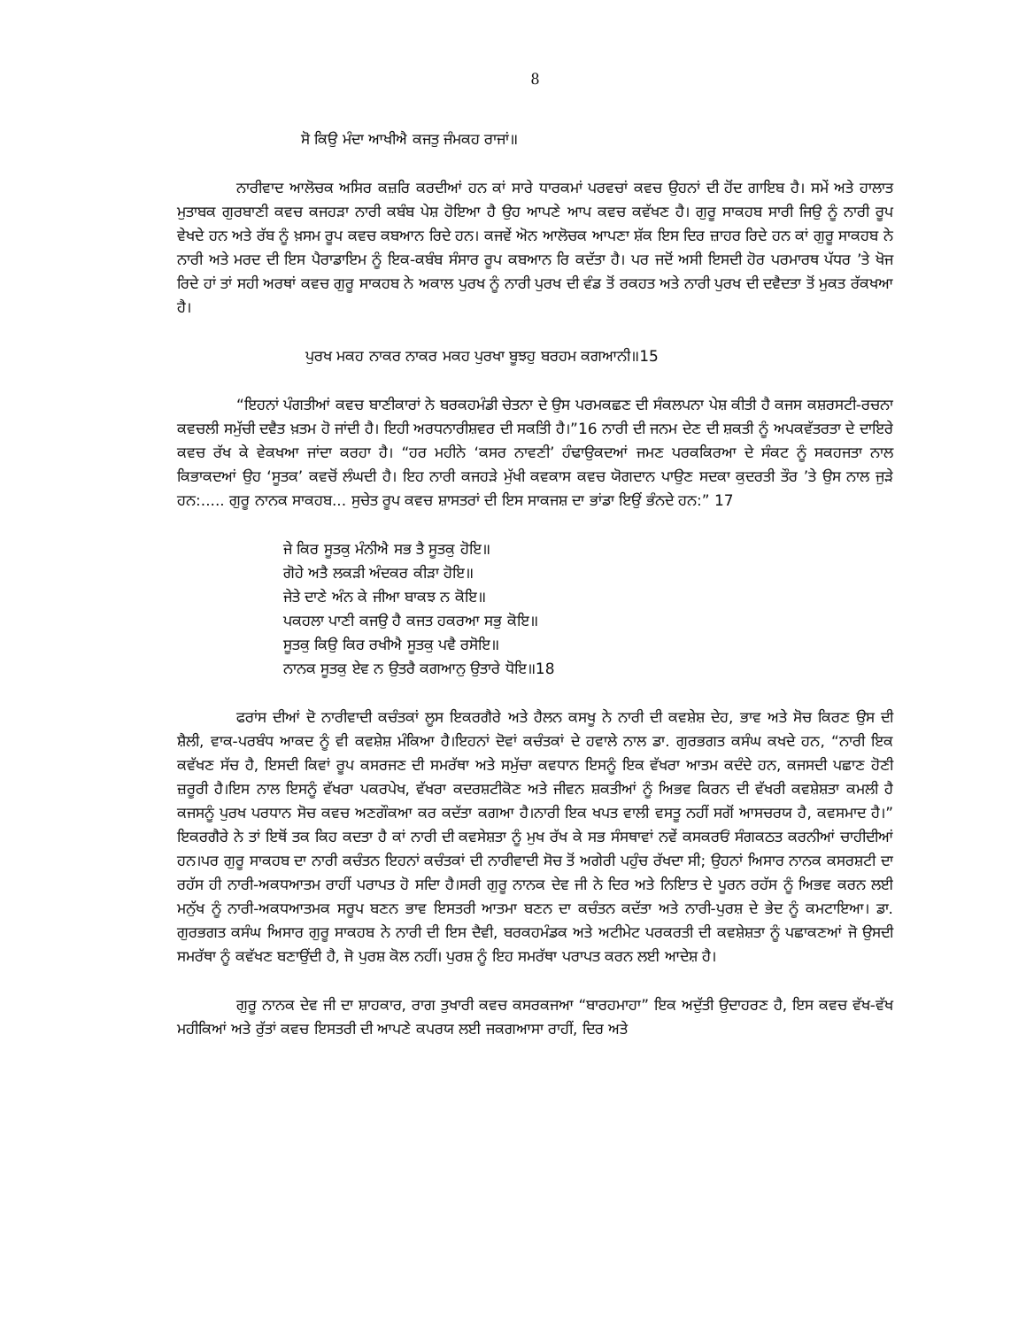8
ਸੋ ਕਿਉ ਮੰਦਾ ਆਖੀਐ ਕਜਤੁ ਜੰਮਕਹ ਰਾਜਾਂ॥
ਨਾਰੀਵਾਦ ਆਲੋਚਕ ਅਸਿਰ ਕਜ਼ਰਿ ਕਰਦੀਆਂ ਹਨ ਕਾਂ ਸਾਰੇ ਧਾਰਕਮਾਂ ਪਰਵਚਾਂ ਕਵਚ ਉਹਨਾਂ ਦੀ ਹੋਂਦ ਗਾਇਬ ਹੈ। ਸਮੇਂ ਅਤੇ ਹਾਲਾਤ ਮੁਤਾਬਕ ਗੁਰਬਾਣੀ ਕਵਚ ਕਜਹੜਾ ਨਾਰੀ ਕਬੰਬ ਪੇਸ਼ ਹੋਇਆ ਹੈ ਉਹ ਆਪਣੇ ਆਪ ਕਵਚ ਕਵੱਖਣ ਹੈ। ਗੁਰੂ ਸਾਕਹਬ ਸਾਰੀ ਜਿਉ ਨੂੰ ਨਾਰੀ ਰੂਪ ਵੇਖਦੇ ਹਨ ਅਤੇ ਰੱਬ ਨੂੰ ਖ਼ਸਮ ਰੂਪ ਕਵਚ ਕਬਆਨ ਰਿਦੇ ਹਨ। ਕਜਵੇਂ ਅੋਨ ਆਲੋਚਕ ਆਪਣਾ ਸ਼ੱਕ ਇਸ ਦਿਰ ਜ਼ਾਹਰ ਰਿਦੇ ਹਨ ਕਾਂ ਗੁਰੂ ਸਾਕਹਬ ਨੇ ਨਾਰੀ ਅਤੇ ਮਰਦ ਦੀ ਇਸ ਪੈਰਾਡਾਇਮ ਨੂੰ ਇਕ-ਕਬੰਬ ਸੰਸਾਰ ਰੂਪ ਕਬਆਨ ਰਿ ਕਦੱਤਾ ਹੈ। ਪਰ ਜਦੋਂ ਅਸੀ ਇਸਦੀ ਹੋਰ ਪਰਮਾਰਥ ਪੱਧਰ ’ਤੇ ਖੋਜ ਰਿਦੇ ਹਾਂ ਤਾਂ ਸਹੀ ਅਰਥਾਂ ਕਵਚ ਗੁਰੂ ਸਾਕਹਬ ਨੇ ਅਕਾਲ ਪੁਰਖ ਨੂੰ ਨਾਰੀ ਪੁਰਖ ਦੀ ਵੰਡ ਤੋਂ ਰਕਹਤ ਅਤੇ ਨਾਰੀ ਪੁਰਖ ਦੀ ਦਵੈਦਤਾ ਤੋਂ ਮੁਕਤ ਰੱਕਖਆ ਹੈ।
ਪੁਰਖ ਮਕਹ ਨਾਕਰ ਨਾਕਰ ਮਕਹ ਪੁਰਖਾ ਬੂਝਹੁ ਬਰਹਮ ਕਗਆਨੀ॥15
“ਇਹਨਾਂ ਪੰਗਤੀਆਂ ਕਵਚ ਬਾਣੀਕਾਰਾਂ ਨੇ ਬਰਕਹਮੰਡੀ ਚੇਤਨਾ ਦੇ ਉਸ ਪਰਮਕਛਣ ਦੀ ਸੰਕਲਪਨਾ ਪੇਸ਼ ਕੀਤੀ ਹੈ ਕਜਸ ਕਸ਼ਰਸਟੀ-ਰਚਨਾ ਕਵਚਲੀ ਸਮੁੱਚੀ ਦਵੈਤ ਖ਼ਤਮ ਹੋ ਜਾਂਦੀ ਹੈ। ਇਹੀ ਅਰਧਨਾਰੀਸ਼ਵਰ ਦੀ ਸਕਤਿੀ ਹੈ।”16 ਨਾਰੀ ਦੀ ਜਨਮ ਦੇਣ ਦੀ ਸ਼ਕਤੀ ਨੂੰ ਅਪਕਵੱਤਰਤਾ ਦੇ ਦਾਇਰੇ ਕਵਚ ਰੱਖ ਕੇ ਵੇਕਖਆ ਜਾਂਦਾ ਕਰਹਾ ਹੈ। “ਹਰ ਮਹੀਨੇ ‘ਕਸਰ ਨਾਵਣੀ’ ਹੰਢਾਉਕਦਆਂ ਜਮਣ ਪਰਕਕਿਰਆ ਦੇ ਸੰਕਟ ਨੂੰ ਸਕਹਜਤਾ ਨਾਲ ਕਿਭਾਕਦਆਂ ਉਹ ‘ਸੂਤਕ’ ਕਵਚੋਂ ਲੰਘਦੀ ਹੈ। ਇਹ ਨਾਰੀ ਕਜਹੜੇ ਮੁੱਖੀ ਕਵਕਾਸ ਕਵਚ ਯੋਗਦਾਨ ਪਾਉਣ ਸਦਕਾ ਕੁਦਰਤੀ ਤੌਰ ’ਤੇ ਉਸ ਨਾਲ ਜੁੜੇ ਹਨ:..... ਗੁਰੂ ਨਾਨਕ ਸਾਕਹਬ... ਸੁਚੇਤ ਰੂਪ ਕਵਚ ਸ਼ਾਸਤਰਾਂ ਦੀ ਇਸ ਸਾਕਜਸ਼ ਦਾ ਭਾਂਡਾ ਇਉਂ ਭੰਨਦੇ ਹਨ:” 17
ਜੇ ਕਿਰ ਸੂਤਕੁ ਮੰਨੀਐ ਸਭ ਤੈ ਸੂਤਕੁ ਹੋਇ॥
ਗੋਹੇ ਅਤੈ ਲਕੜੀ ਅੰਦਕਰ ਕੀੜਾ ਹੋਇ॥
ਜੇਤੇ ਦਾਣੇ ਅੰਨ ਕੇ ਜੀਆ ਬਾਕਝ ਨ ਕੋਇ॥
ਪਕਹਲਾ ਪਾਣੀ ਕਜਉ ਹੈ ਕਜਤ ਹਕਰਆ ਸਭੁ ਕੋਇ॥
ਸੂਤਕੁ ਕਿਉ ਕਿਰ ਰਖੀਐ ਸੂਤਕੁ ਪਵੈ ਰਸੋਇ॥
ਨਾਨਕ ਸੂਤਕੁ ਏਵ ਨ ਉਤਰੈ ਕਗਆਨੁ ਉਤਾਰੇ ਧੋਇ॥18
ਫਰਾਂਸ ਦੀਆਂ ਦੋ ਨਾਰੀਵਾਦੀ ਕਚੰਤਕਾਂ ਲੂਸ ਇਕਰਗੈਰੇ ਅਤੇ ਹੈਲਨ ਕਸਖੂ ਨੇ ਨਾਰੀ ਦੀ ਕਵਸ਼ੇਸ਼ ਦੇਹ, ਭਾਵ ਅਤੇ ਸੋਚ ਕਿਰਣ ਉਸ ਦੀ ਸ਼ੈਲੀ, ਵਾਕ-ਪਰਬੰਧ ਆਕਦ ਨੂੰ ਵੀ ਕਵਸ਼ੇਸ਼ ਮੰਕਿਆ ਹੈ।ਇਹਨਾਂ ਦੋਵਾਂ ਕਚੰਤਕਾਂ ਦੇ ਹਵਾਲੇ ਨਾਲ ਡਾ. ਗੁਰਭਗਤ ਕਸੰਘ ਕਖਦੇ ਹਨ, “ਨਾਰੀ ਇਕ ਕਵੱਖਣ ਸੱਚ ਹੈ, ਇਸਦੀ ਕਿਵਾਂ ਰੂਪ ਕਸਰਜਣ ਦੀ ਸਮਰੱਥਾ ਅਤੇ ਸਮੁੱਚਾ ਕਵਧਾਨ ਇਸਨੂੰ ਇਕ ਵੱਖਰਾ ਆਤਮ ਕਦੰਦੇ ਹਨ, ਕਜਸਦੀ ਪਛਾਣ ਹੋਣੀ ਜ਼ਰੂਰੀ ਹੈ।ਇਸ ਨਾਲ ਇਸਨੂੰ ਵੱਖਰਾ ਪਕਰਪੇਖ, ਵੱਖਰਾ ਕਦਰਸ਼ਟੀਕੋਣ ਅਤੇ ਜੀਵਨ ਸ਼ਕਤੀਆਂ ਨੂੰ ਅਿਭਵ ਕਿਰਨ ਦੀ ਵੱਖਰੀ ਕਵਸ਼ੇਸ਼ਤਾ ਕਮਲੀ ਹੈ ਕਜਸਨੂੰ ਪੁਰਖ ਪਰਧਾਨ ਸੋਚ ਕਵਚ ਅਣਗੌਕਆ ਕਰ ਕਦੱਤਾ ਕਗਆ ਹੈ।ਨਾਰੀ ਇਕ ਖਪਤ ਵਾਲੀ ਵਸਤੂ ਨਹੀਂ ਸਗੋਂ ਆਸਚਰਯ ਹੈ, ਕਵਸਮਾਦ ਹੈ।” ਇਕਰਗੈਰੇ ਨੇ ਤਾਂ ਇਥੋਂ ਤਕ ਕਿਹ ਕਦਤਾ ਹੈ ਕਾਂ ਨਾਰੀ ਦੀ ਕਵਸੇਸ਼ਤਾ ਨੂੰ ਮੁਖ ਰੱਖ ਕੇ ਸਭ ਸੰਸਥਾਵਾਂ ਨਵੇਂ ਕਸਕਰਓਂ ਸੰਗਕਠਤ ਕਰਨੀਆਂ ਚਾਹੀਦੀਆਂ ਹਨ।ਪਰ ਗੁਰੂ ਸਾਕਹਬ ਦਾ ਨਾਰੀ ਕਚੰਤਨ ਇਹਨਾਂ ਕਚੰਤਕਾਂ ਦੀ ਨਾਰੀਵਾਦੀ ਸੋਚ ਤੋਂ ਅਗੇਰੀ ਪਹੁੰਚ ਰੱਖਦਾ ਸੀ; ਉਹਨਾਂ ਅਿਸਾਰ ਨਾਨਕ ਕਸਰਸ਼ਟੀ ਦਾ ਰਹੱਸ ਹੀ ਨਾਰੀ-ਅਕਧਆਤਮ ਰਾਹੀਂ ਪਰਾਪਤ ਹੋ ਸਦਿਾ ਹੈ।ਸਰੀ ਗੁਰੂ ਨਾਨਕ ਦੇਵ ਜੀ ਨੇ ਦਿਰ ਅਤੇ ਨਿਇਾਤ ਦੇ ਪੂਰਨ ਰਹੱਸ ਨੂੰ ਅਿਭਵ ਕਰਨ ਲਈ ਮਨੁੱਖ ਨੂੰ ਨਾਰੀ-ਅਕਧਆਤਮਕ ਸਰੂਪ ਬਣਨ ਭਾਵ ਇਸਤਰੀ ਆਤਮਾ ਬਣਨ ਦਾ ਕਚੰਤਨ ਕਦੱਤਾ ਅਤੇ ਨਾਰੀ-ਪੁਰਸ਼ ਦੇ ਭੇਦ ਨੂੰ ਕਮਟਾਇਆ। ਡਾ. ਗੁਰਭਗਤ ਕਸੰਘ ਅਿਸਾਰ ਗੁਰੂ ਸਾਕਹਬ ਨੇ ਨਾਰੀ ਦੀ ਇਸ ਦੈਵੀ, ਬਰਕਹਮੰਡਕ ਅਤੇ ਅਟੀਮੇਟ ਪਰਕਰਤੀ ਦੀ ਕਵਸ਼ੇਸ਼ਤਾ ਨੂੰ ਪਛਾਕਣਆਂ ਜੋ ਉਸਦੀ ਸਮਰੱਥਾ ਨੂੰ ਕਵੱਖਣ ਬਣਾਉਂਦੀ ਹੈ, ਜੋ ਪੁਰਸ਼ ਕੋਲ ਨਹੀਂ। ਪੁਰਸ਼ ਨੂੰ ਇਹ ਸਮਰੱਥਾ ਪਰਾਪਤ ਕਰਨ ਲਈ ਆਦੇਸ਼ ਹੈ।
ਗੁਰੂ ਨਾਨਕ ਦੇਵ ਜੀ ਦਾ ਸ਼ਾਹਕਾਰ, ਰਾਗ ਤੁਖਾਰੀ ਕਵਚ ਕਸਰਕਜਆ “ਬਾਰਹਮਾਹਾ” ਇਕ ਅਦੁੱਤੀ ਉਦਾਹਰਣ ਹੈ, ਇਸ ਕਵਚ ਵੱਖ-ਵੱਖ ਮਹੀਕਿਆਂ ਅਤੇ ਰੁੱਤਾਂ ਕਵਚ ਇਸਤਰੀ ਦੀ ਆਪਣੇ ਕਪਰਯ ਲਈ ਜਕਗਆਸਾ ਰਾਹੀਂ, ਦਿਰ ਅਤੇ